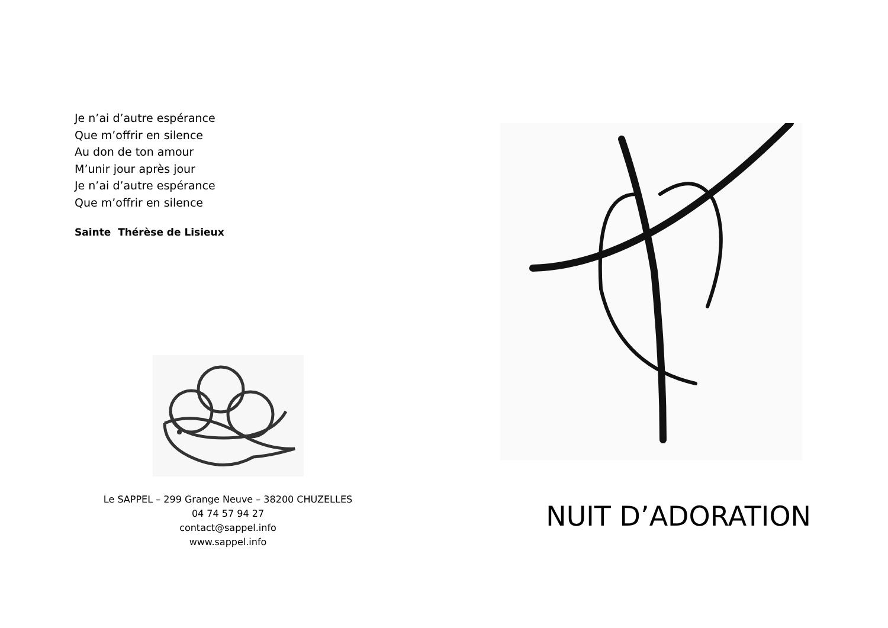Je n’ai d’autre espérance
Que m’offrir en silence
Au don de ton amour
M’unir jour après jour
Je n’ai d’autre espérance
Que m’offrir en silence
Sainte Thérèse de Lisieux
Le SAPPEL – 299 Grange Neuve – 38200 CHUZELLES
04 74 57 94 27
contact@sappel.info
www.sappel.info
NUIT D’ADORATION